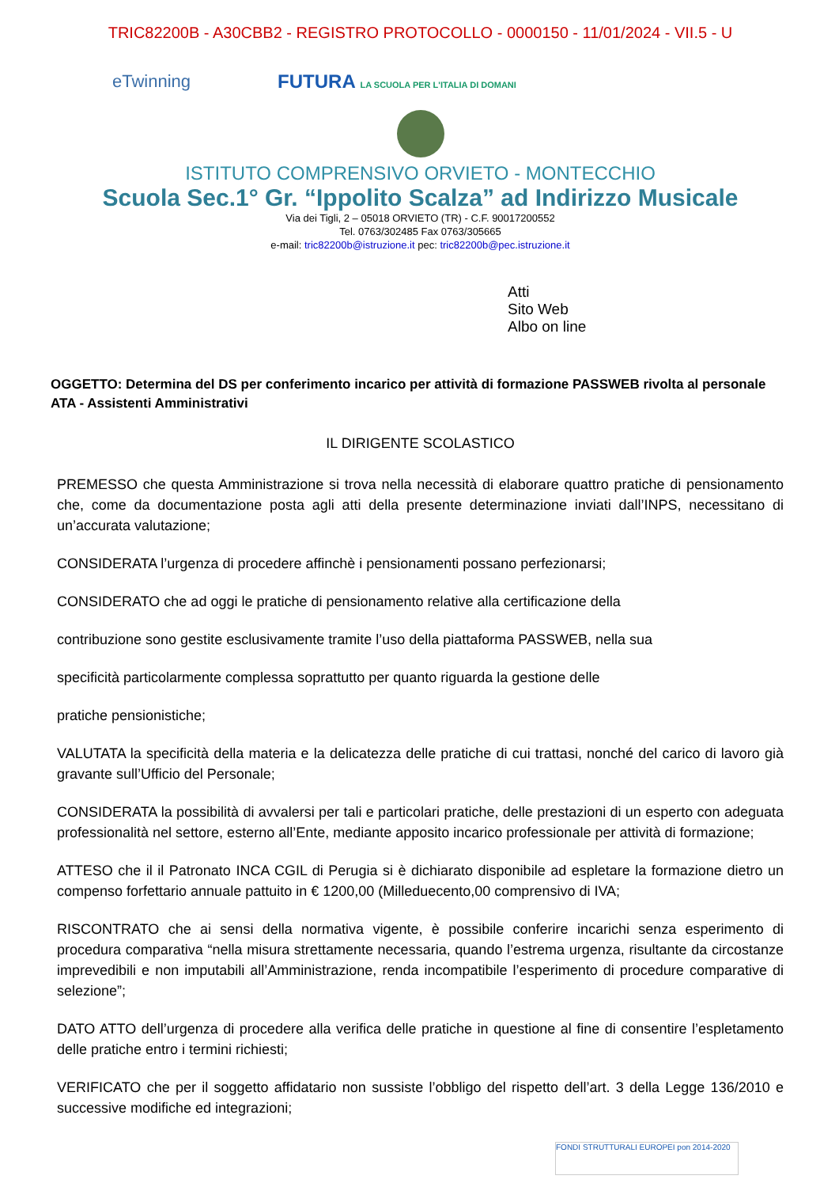TRIC82200B - A30CBB2 - REGISTRO PROTOCOLLO - 0000150 - 11/01/2024 - VII.5 - U
eTwinning
FUTURA LA SCUOLA PER L'ITALIA DI DOMANI
ISTITUTO COMPRENSIVO ORVIETO - MONTECCHIO
Scuola Sec.1° Gr. “Ippolito Scalza” ad Indirizzo Musicale
Via dei Tigli, 2 – 05018 ORVIETO (TR) - C.F. 90017200552
Tel. 0763/302485 Fax 0763/305665
e-mail: tric82200b@istruzione.it pec: tric82200b@pec.istruzione.it
Atti
Sito Web
Albo on line
OGGETTO: Determina del DS per conferimento incarico per attività di formazione PASSWEB rivolta al personale ATA - Assistenti Amministrativi
IL DIRIGENTE SCOLASTICO
PREMESSO che questa Amministrazione si trova nella necessità di elaborare quattro pratiche di pensionamento che, come da documentazione posta agli atti della presente determinazione inviati dall’INPS, necessitano di un’accurata valutazione;
CONSIDERATA l’urgenza di procedere affinchè i pensionamenti possano perfezionarsi;
CONSIDERATO che ad oggi le pratiche di pensionamento relative alla certificazione della
contribuzione sono gestite esclusivamente tramite l’uso della piattaforma PASSWEB, nella sua
specificità particolarmente complessa soprattutto per quanto riguarda la gestione delle
pratiche pensionistiche;
VALUTATA la specificità della materia e la delicatezza delle pratiche di cui trattasi, nonché del carico di lavoro già gravante sull’Ufficio del Personale;
CONSIDERATA la possibilità di avvalersi per tali e particolari pratiche, delle prestazioni di un esperto con adeguata professionalità nel settore, esterno all’Ente, mediante apposito incarico professionale per attività di formazione;
ATTESO che il il Patronato INCA CGIL di Perugia si è dichiarato disponibile ad espletare la formazione dietro un compenso forfettario annuale pattuito in € 1200,00 (Milleduecento,00 comprensivo di IVA;
RISCONTRATO che ai sensi della normativa vigente, è possibile conferire incarichi senza esperimento di procedura comparativa “nella misura strettamente necessaria, quando l’estrema urgenza, risultante da circostanze imprevedibili e non imputabili all’Amministrazione, renda incompatibile l’esperimento di procedure comparative di selezione”;
DATO ATTO dell’urgenza di procedere alla verifica delle pratiche in questione al fine di consentire l’espletamento delle pratiche entro i termini richiesti;
VERIFICATO che per il soggetto affidatario non sussiste l’obbligo del rispetto dell’art. 3 della Legge 136/2010 e successive modifiche ed integrazioni;
FONDI STRUTTURALI EUROPEI pon 2014-2020